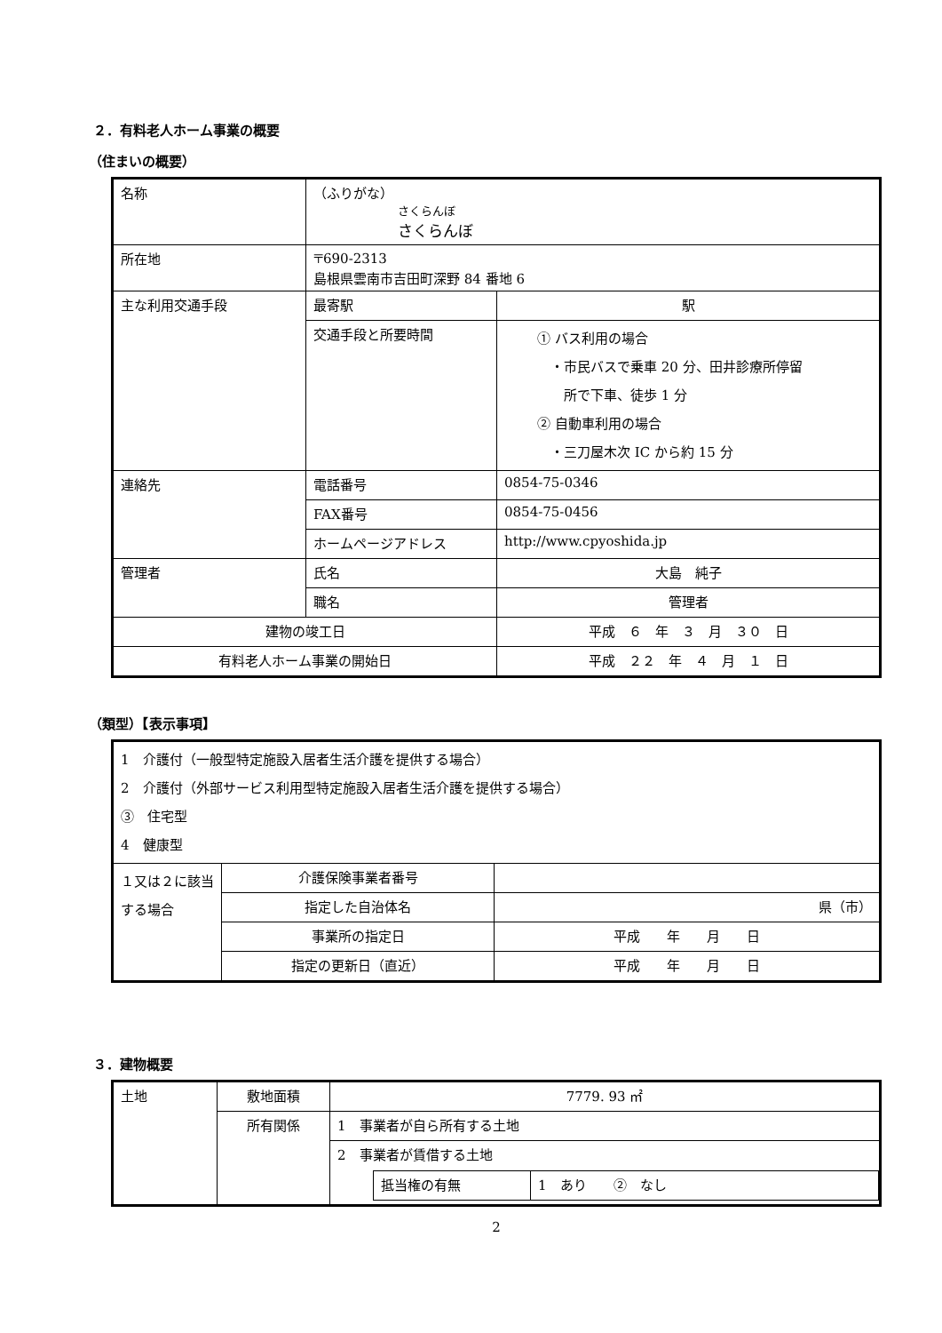２．有料老人ホーム事業の概要
（住まいの概要）
| 名称 | （ふりがな） さくらんぼ さくらんぼ | |
| 所在地 | 〒690-2313 島根県雲南市吉田町深野 84 番地 6 | |
| 主な利用交通手段 | 最寄駅 | 駅 |
| | 交通手段と所要時間 | ① バス利用の場合 ・市民バスで乗車 20 分、田井診療所停留 所で下車、徒歩 1 分 ② 自動車利用の場合 ・三刀屋木次 IC から約 15 分 |
| 連絡先 | 電話番号 | 0854-75-0346 |
| | FAX番号 | 0854-75-0456 |
| | ホームページアドレス | http://www.cpyoshida.jp |
| 管理者 | 氏名 | 大島 純子 |
| | 職名 | 管理者 |
| 建物の竣工日 | | 平成 ６ 年 ３ 月 ３０ 日 |
| 有料老人ホーム事業の開始日 | | 平成 ２２ 年 ４ 月 １ 日 |
（類型）【表示事項】
| 1 介護付（一般型特定施設入居者生活介護を提供する場合） 2 介護付（外部サービス利用型特定施設入居者生活介護を提供する場合） ③ 住宅型 4 健康型 | | |
| １又は２に該当する場合 | 介護保険事業者番号 | |
| | 指定した自治体名 | 県（市） |
| | 事業所の指定日 | 平成 年 月 日 |
| | 指定の更新日（直近） | 平成 年 月 日 |
３．建物概要
| 土地 | 敷地面積 | 7779. 93 ㎡ |
| | 所有関係 | 1 事業者が自ら所有する土地 |
| | | 2 事業者が賃借する土地 / 抵当権の有無 / 1 あり ② なし / |
2